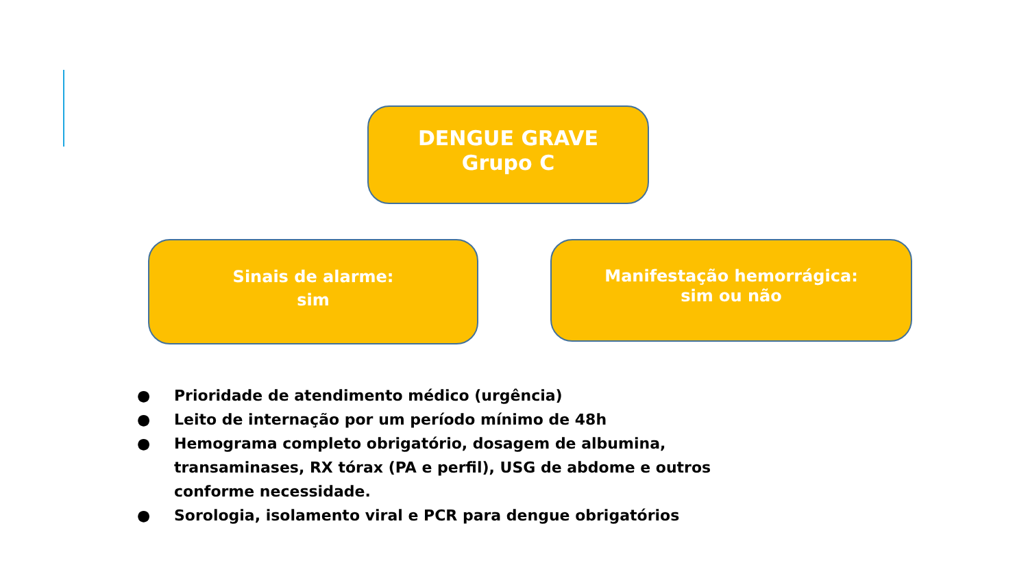DENGUE GRAVE
Grupo C
Sinais de alarme:
sim
Manifestação hemorrágica:
sim ou não
● Prioridade de atendimento médico (urgência)
● Leito de internação por um período mínimo de 48h
● Hemograma completo obrigatório, dosagem de albumina, transaminases, RX tórax (PA e perfil), USG de abdome e outros conforme necessidade.
● Sorologia, isolamento viral e PCR para dengue obrigatórios